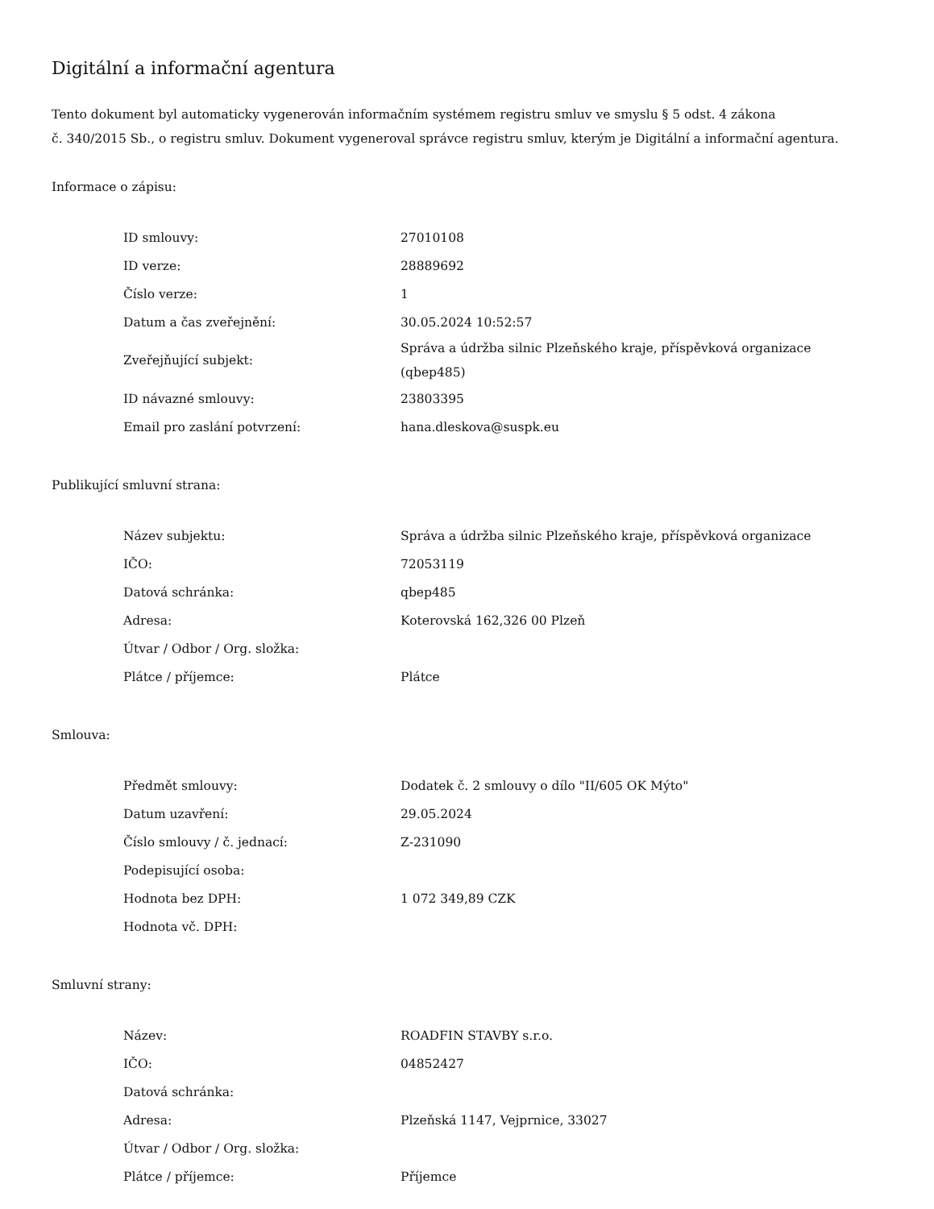Digitální a informační agentura
Tento dokument byl automaticky vygenerován informačním systémem registru smluv ve smyslu § 5 odst. 4 zákona
č. 340/2015 Sb., o registru smluv. Dokument vygeneroval správce registru smluv, kterým je Digitální a informační agentura.
Informace o zápisu:
| ID smlouvy: | 27010108 |
| ID verze: | 28889692 |
| Číslo verze: | 1 |
| Datum a čas zveřejnění: | 30.05.2024 10:52:57 |
| Zveřejňující subjekt: | Správa a údržba silnic Plzeňského kraje, příspěvková organizace (qbep485) |
| ID návazné smlouvy: | 23803395 |
| Email pro zaslání potvrzení: | hana.dleskova@suspk.eu |
Publikující smluvní strana:
| Název subjektu: | Správa a údržba silnic Plzeňského kraje, příspěvková organizace |
| IČO: | 72053119 |
| Datová schránka: | qbep485 |
| Adresa: | Koterovská 162,326 00 Plzeň |
| Útvar / Odbor / Org. složka: | |
| Plátce / příjemce: | Plátce |
Smlouva:
| Předmět smlouvy: | Dodatek č. 2 smlouvy o dílo "II/605 OK Mýto" |
| Datum uzavření: | 29.05.2024 |
| Číslo smlouvy / č. jednací: | Z-231090 |
| Podepisující osoba: | |
| Hodnota bez DPH: | 1 072 349,89 CZK |
| Hodnota vč. DPH: | |
Smluvní strany:
| Název: | ROADFIN STAVBY s.r.o. |
| IČO: | 04852427 |
| Datová schránka: | |
| Adresa: | Plzeňská 1147, Vejprnice, 33027 |
| Útvar / Odbor / Org. složka: | |
| Plátce / příjemce: | Příjemce |